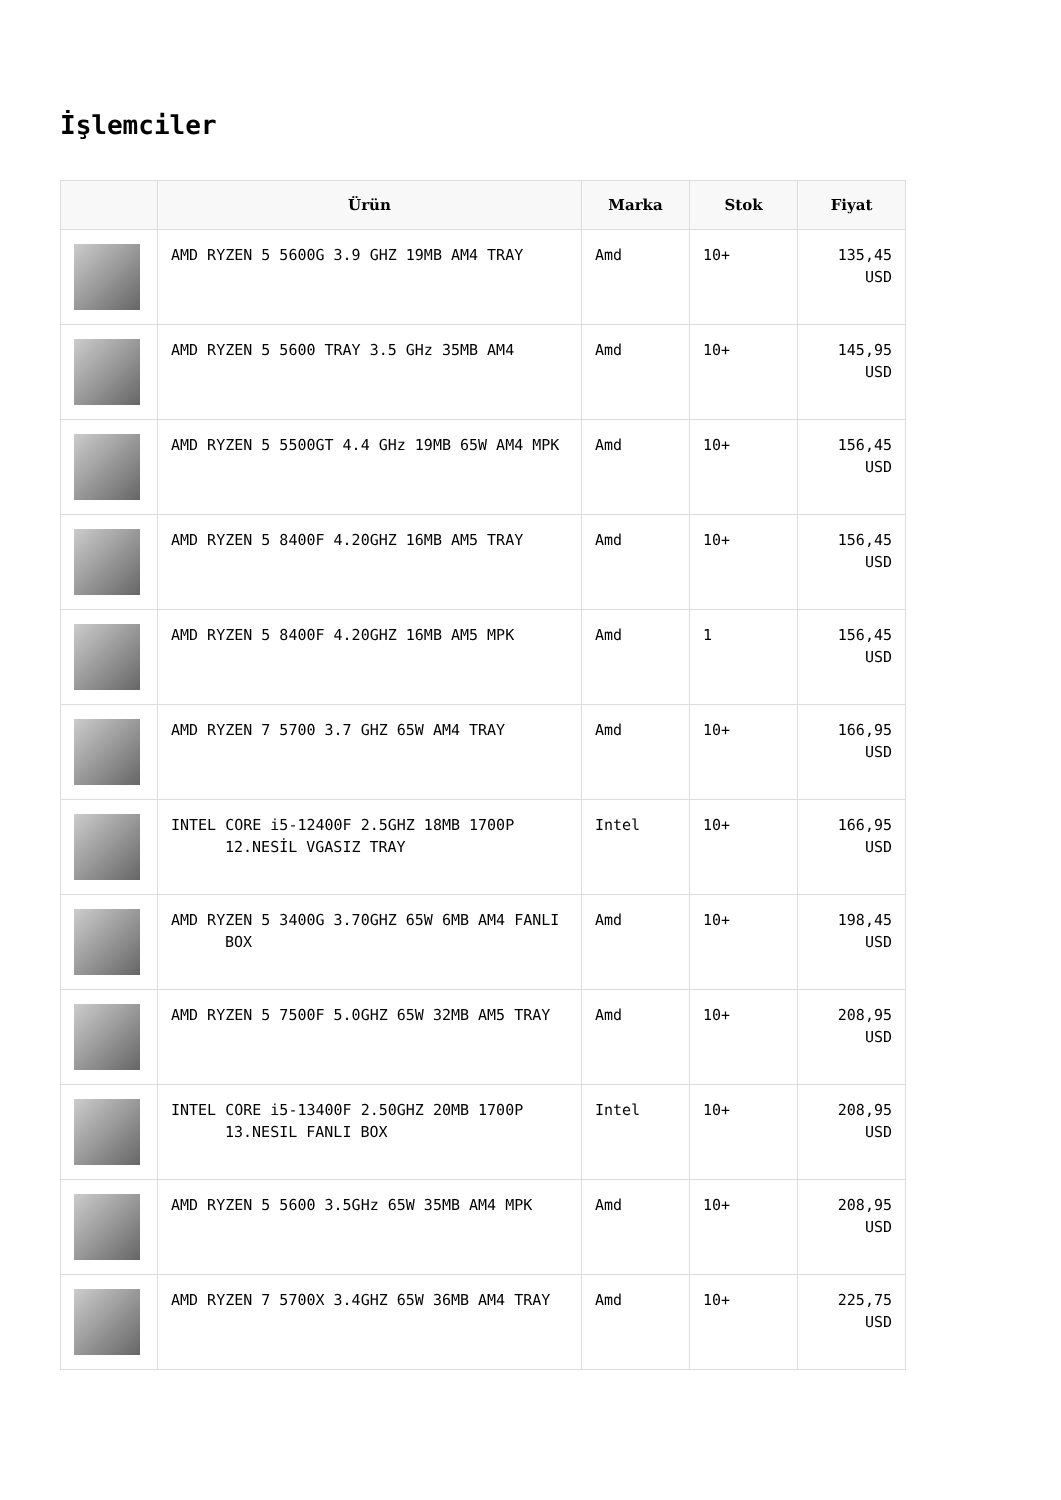İşlemciler
| | Ürün | Marka | Stok | Fiyat |
| --- | --- | --- | --- | --- |
| | AMD RYZEN 5 5600G 3.9 GHZ 19MB AM4 TRAY | Amd | 10+ | 135,45 USD |
| | AMD RYZEN 5 5600 TRAY 3.5 GHz 35MB AM4 | Amd | 10+ | 145,95 USD |
| | AMD RYZEN 5 5500GT 4.4 GHz 19MB 65W AM4 MPK | Amd | 10+ | 156,45 USD |
| | AMD RYZEN 5 8400F 4.20GHZ 16MB AM5 TRAY | Amd | 10+ | 156,45 USD |
| | AMD RYZEN 5 8400F 4.20GHZ 16MB AM5 MPK | Amd | 1 | 156,45 USD |
| | AMD RYZEN 7 5700 3.7 GHZ 65W AM4 TRAY | Amd | 10+ | 166,95 USD |
| | INTEL CORE i5-12400F 2.5GHZ 18MB 1700P 12.NESİL VGASIZ TRAY | Intel | 10+ | 166,95 USD |
| | AMD RYZEN 5 3400G 3.70GHZ 65W 6MB AM4 FANLI BOX | Amd | 10+ | 198,45 USD |
| | AMD RYZEN 5 7500F 5.0GHZ 65W 32MB AM5 TRAY | Amd | 10+ | 208,95 USD |
| | INTEL CORE i5-13400F 2.50GHZ 20MB 1700P 13.NESIL FANLI BOX | Intel | 10+ | 208,95 USD |
| | AMD RYZEN 5 5600 3.5GHz 65W 35MB AM4 MPK | Amd | 10+ | 208,95 USD |
| | AMD RYZEN 7 5700X 3.4GHZ 65W 36MB AM4 TRAY | Amd | 10+ | 225,75 USD |